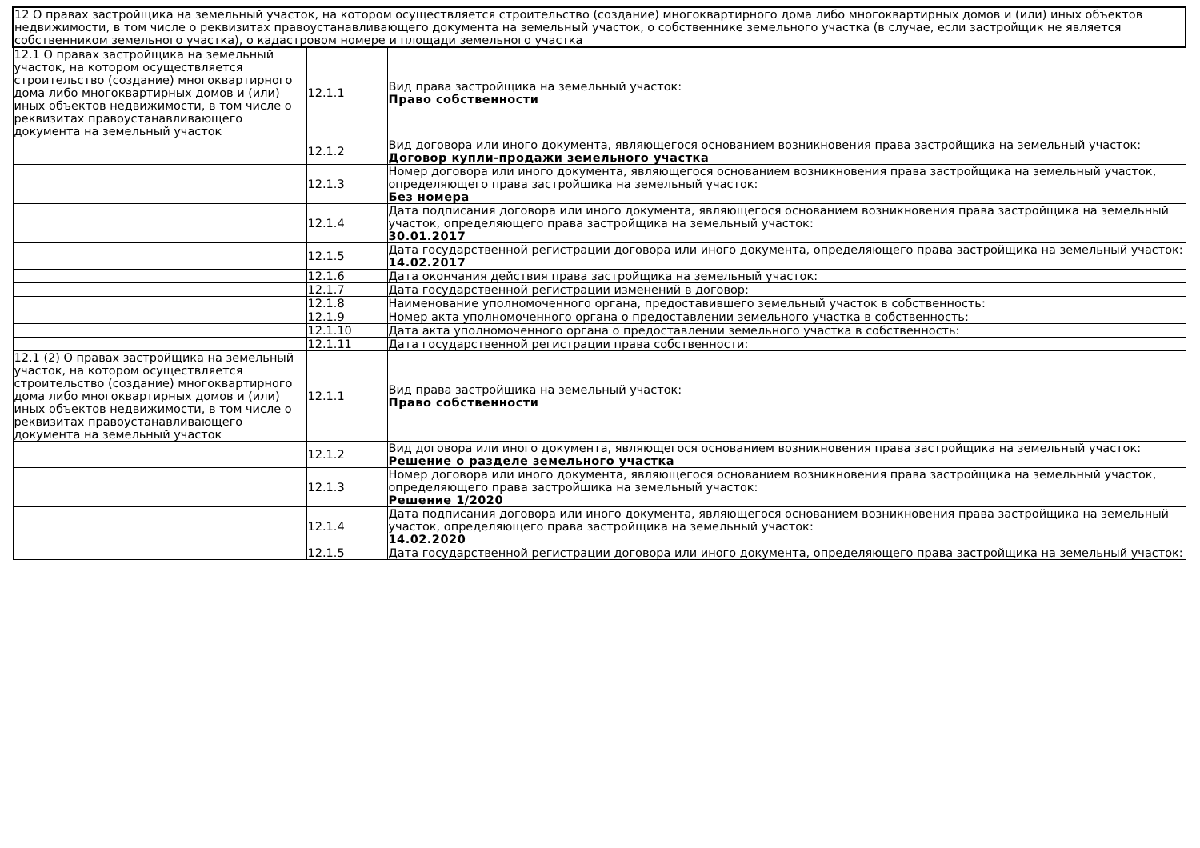| 12 О правах застройщика на земельный участок, на котором осуществляется строительство (создание) многоквартирного дома либо многоквартирных домов и (или) иных объектов недвижимости, в том числе о реквизитах правоустанавливающего документа на земельный участок, о собственнике земельного участка (в случае, если застройщик не является собственником земельного участка), о кадастровом номере и площади земельного участка | | |
| 12.1 О правах застройщика на земельный участок, на котором осуществляется строительство (создание) многоквартирного дома либо многоквартирных домов и (или) иных объектов недвижимости, в том числе о реквизитах правоустанавливающего документа на земельный участок | 12.1.1 | Вид права застройщика на земельный участок: Право собственности |
| | 12.1.2 | Вид договора или иного документа, являющегося основанием возникновения права застройщика на земельный участок: Договор купли-продажи земельного участка |
| | 12.1.3 | Номер договора или иного документа, являющегося основанием возникновения права застройщика на земельный участок, определяющего права застройщика на земельный участок: Без номера |
| | 12.1.4 | Дата подписания договора или иного документа, являющегося основанием возникновения права застройщика на земельный участок, определяющего права застройщика на земельный участок: 30.01.2017 |
| | 12.1.5 | Дата государственной регистрации договора или иного документа, определяющего права застройщика на земельный участок: 14.02.2017 |
| | 12.1.6 | Дата окончания действия права застройщика на земельный участок: |
| | 12.1.7 | Дата государственной регистрации изменений в договор: |
| | 12.1.8 | Наименование уполномоченного органа, предоставившего земельный участок в собственность: |
| | 12.1.9 | Номер акта уполномоченного органа о предоставлении земельного участка в собственность: |
| | 12.1.10 | Дата акта уполномоченного органа о предоставлении земельного участка в собственность: |
| | 12.1.11 | Дата государственной регистрации права собственности: |
| 12.1 (2) О правах застройщика на земельный участок, на котором осуществляется строительство (создание) многоквартирного дома либо многоквартирных домов и (или) иных объектов недвижимости, в том числе о реквизитах правоустанавливающего документа на земельный участок | 12.1.1 | Вид права застройщика на земельный участок: Право собственности |
| | 12.1.2 | Вид договора или иного документа, являющегося основанием возникновения права застройщика на земельный участок: Решение о разделе земельного участка |
| | 12.1.3 | Номер договора или иного документа, являющегося основанием возникновения права застройщика на земельный участок, определяющего права застройщика на земельный участок: Решение 1/2020 |
| | 12.1.4 | Дата подписания договора или иного документа, являющегося основанием возникновения права застройщика на земельный участок, определяющего права застройщика на земельный участок: 14.02.2020 |
| | 12.1.5 | Дата государственной регистрации договора или иного документа, определяющего права застройщика на земельный участок: |